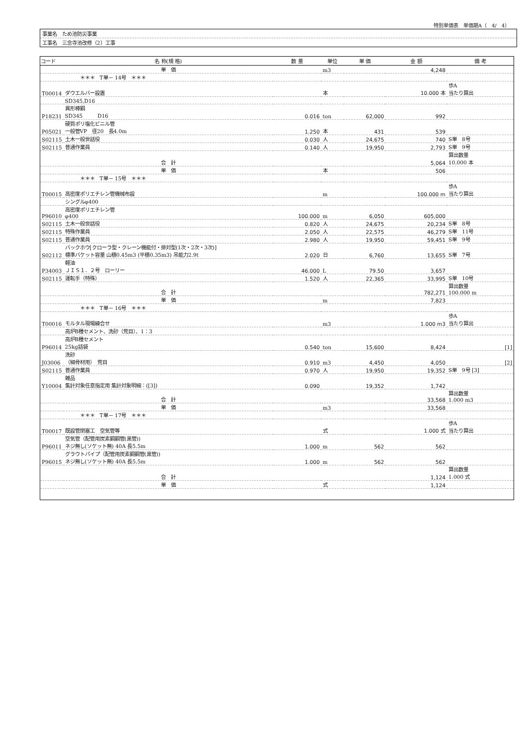特別単価表　単価期A（　4/　4）
事業名　ため池防災事業
工事名　三念寺池改修（2）工事
| コード | 名 称(規 格) | 数 量 | 単位 | 単 価 | 金 額 | 備 考 |
| --- | --- | --- | --- | --- | --- | --- |
| | 単 価 | | m3 | | 4,248 | |
| | ＊＊＊ T単－ 14号 ＊＊＊ | | | | | |
| T00014 | ダウエルバー設置 | | 本 | | 10.000 本 | 歩A 当たり算出 |
| | SD345,D16 | | | | | |
| P18231 | 異形棒鋼 SD345 D16 | 0.016 | ton | 62,000 | 992 | |
| P05021 | 硬質ポリ塩化ビニル管 一般管VP 径20 長4.0m | 1.250 | 本 | 431 | 539 | |
| S02115 | 土木一般世話役 | 0.030 | 人 | 24,675 | 740 | S単 8号 |
| S02115 | 普通作業員 | 0.140 | 人 | 19,950 | 2,793 | S単 9号 |
| | 合 計 | | | | 5,064 | 算出数量 10.000 本 |
| | 単 価 | | 本 | | 506 | |
| | ＊＊＊ T単－ 15号 ＊＊＊ | | | | | |
| T00015 | 高密度ポリエチレン管機械布設 | | m | | 100.000 m | 歩A 当たり算出 |
| | シングルφ400 | | | | | |
| P96010 | 高密度ポリエチレン管 φ400 | 100.000 | m | 6,050 | 605,000 | |
| S02115 | 土木一般世話役 | 0.820 | 人 | 24,675 | 20,234 | S単 8号 |
| S02115 | 特殊作業員 | 2.050 | 人 | 22,575 | 46,279 | S単 11号 |
| S02115 | 普通作業員 | 2.980 | 人 | 19,950 | 59,451 | S単 9号 |
| S02112 | バックホウ[クローラ型・クレーン機能付・排対型(1次・2次・3次)] 標準バケット容量 山積0.45m3 (平積0.35m3) 吊能力2.9t | 2.020 | 日 | 6,760 | 13,655 | S単 7号 |
| P34003 | 軽油 ＪＩＳ１．２号 ローリー | 46.000 | L | 79.50 | 3,657 | |
| S02115 | 運転手（特殊） | 1.520 | 人 | 22,365 | 33,995 | S単 10号 |
| | 合 計 | | | | 782,271 | 算出数量 100.000 m |
| | 単 価 | | m | | 7,823 | |
| | ＊＊＊ T単－ 16号 ＊＊＊ | | | | | |
| T00016 | モルタル現場練合せ | | m3 | | 1.000 m3 | 歩A 当たり算出 |
| | 高炉B種セメント、洗砂（荒目）、1：3 | | | | | |
| P96014 | 高炉B種セメント 25kg詰袋 | 0.540 | ton | 15,600 | 8,424 | [1] |
| J03006 | 洗砂 （細骨材用） 荒目 | 0.910 | m3 | 4,450 | 4,050 | [2] |
| S02115 | 普通作業員 | 0.970 | 人 | 19,950 | 19,352 | S単 9号 [3] |
| Y10004 | 雑品 集計対象任意指定用 集計対象明細：([3]) | 0.090 | | 19,352 | 1,742 | |
| | 合 計 | | | | 33,568 | 算出数量 1.000 m3 |
| | 単 価 | | m3 | | 33,568 | |
| | ＊＊＊ T単－ 17号 ＊＊＊ | | | | | |
| T00017 | 既設管閉塞工 空気管等 | | 式 | | 1.000 式 | 歩A 当たり算出 |
| P96011 | 空気管（配管用炭素鋼鋼管(黒管)) ネジ無し(ソケット無) 40A 長5.5m | 1.000 | m | 562 | 562 | |
| P96015 | グラウトパイプ（配管用炭素鋼鋼管(黒管)) ネジ無し(ソケット無) 40A 長5.5m | 1.000 | m | 562 | 562 | |
| | 合 計 | | | | 1,124 | 算出数量 1.000 式 |
| | 単 価 | | 式 | | 1,124 | |